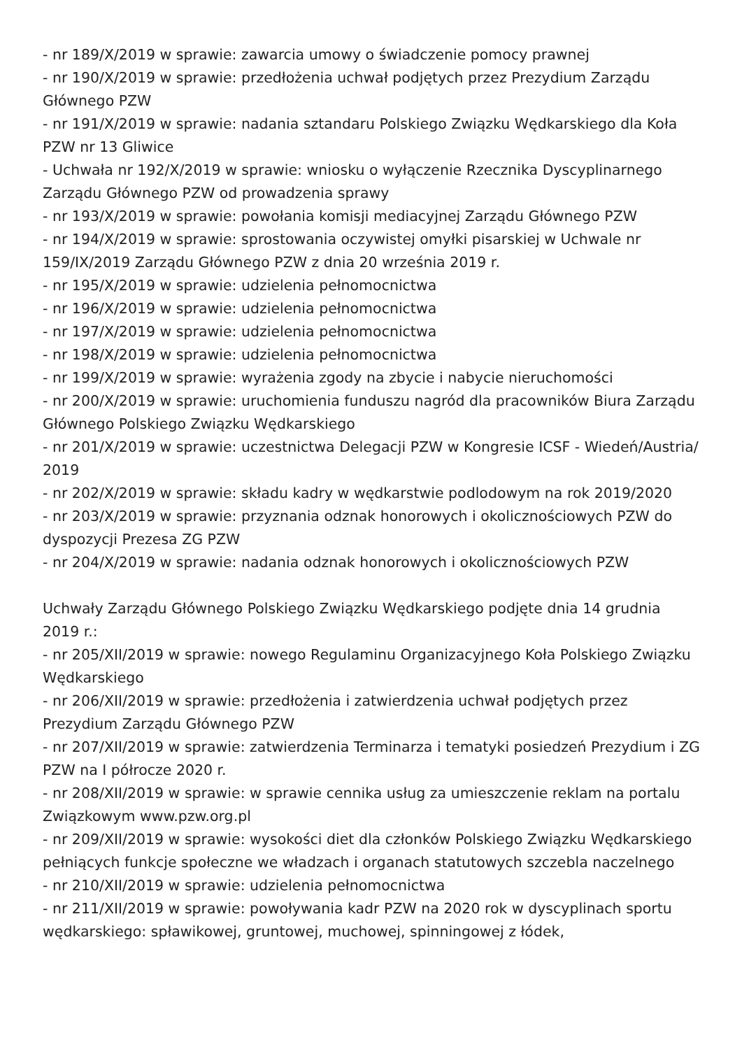- nr 189/X/2019 w sprawie: zawarcia umowy o świadczenie pomocy prawnej
- nr 190/X/2019 w sprawie: przedłożenia uchwał podjętych przez Prezydium Zarządu Głównego PZW
- nr 191/X/2019 w sprawie: nadania sztandaru Polskiego Związku Wędkarskiego dla Koła PZW nr 13 Gliwice
- Uchwała nr 192/X/2019 w sprawie: wniosku o wyłączenie Rzecznika Dyscyplinarnego Zarządu Głównego PZW od prowadzenia sprawy
- nr 193/X/2019 w sprawie: powołania komisji mediacyjnej Zarządu Głównego PZW
- nr 194/X/2019 w sprawie: sprostowania oczywistej omyłki pisarskiej w Uchwale nr 159/IX/2019 Zarządu Głównego PZW z dnia 20 września 2019 r.
- nr 195/X/2019 w sprawie: udzielenia pełnomocnictwa
- nr 196/X/2019 w sprawie: udzielenia pełnomocnictwa
- nr 197/X/2019 w sprawie: udzielenia pełnomocnictwa
- nr 198/X/2019 w sprawie: udzielenia pełnomocnictwa
- nr 199/X/2019 w sprawie: wyrażenia zgody na zbycie i nabycie nieruchomości
- nr 200/X/2019 w sprawie: uruchomienia funduszu nagród dla pracowników Biura Zarządu Głównego Polskiego Związku Wędkarskiego
- nr 201/X/2019 w sprawie: uczestnictwa Delegacji PZW w Kongresie ICSF - Wiedeń/Austria/ 2019
- nr 202/X/2019 w sprawie: składu kadry w wędkarstwie podlodowym na rok 2019/2020
- nr 203/X/2019 w sprawie: przyznania odznak honorowych i okolicznościowych PZW do dyspozycji Prezesa ZG PZW
- nr 204/X/2019 w sprawie: nadania odznak honorowych i okolicznościowych PZW
Uchwały Zarządu Głównego Polskiego Związku Wędkarskiego podjęte dnia 14 grudnia 2019 r.:
- nr 205/XII/2019 w sprawie: nowego Regulaminu Organizacyjnego Koła Polskiego Związku Wędkarskiego
- nr 206/XII/2019 w sprawie: przedłożenia i zatwierdzenia uchwał podjętych przez Prezydium Zarządu Głównego PZW
- nr 207/XII/2019 w sprawie: zatwierdzenia Terminarza i tematyki posiedzeń Prezydium i ZG PZW na I półrocze 2020 r.
- nr 208/XII/2019 w sprawie: w sprawie cennika usług za umieszczenie reklam na portalu Związkowym www.pzw.org.pl
- nr 209/XII/2019 w sprawie: wysokości diet dla członków Polskiego Związku Wędkarskiego pełniących funkcje społeczne we władzach i organach statutowych szczebla naczelnego
- nr 210/XII/2019 w sprawie: udzielenia pełnomocnictwa
- nr 211/XII/2019 w sprawie: powoływania kadr PZW na 2020 rok w dyscyplinach sportu wędkarskiego: spławikowej, gruntowej, muchowej, spinningowej z łódek,